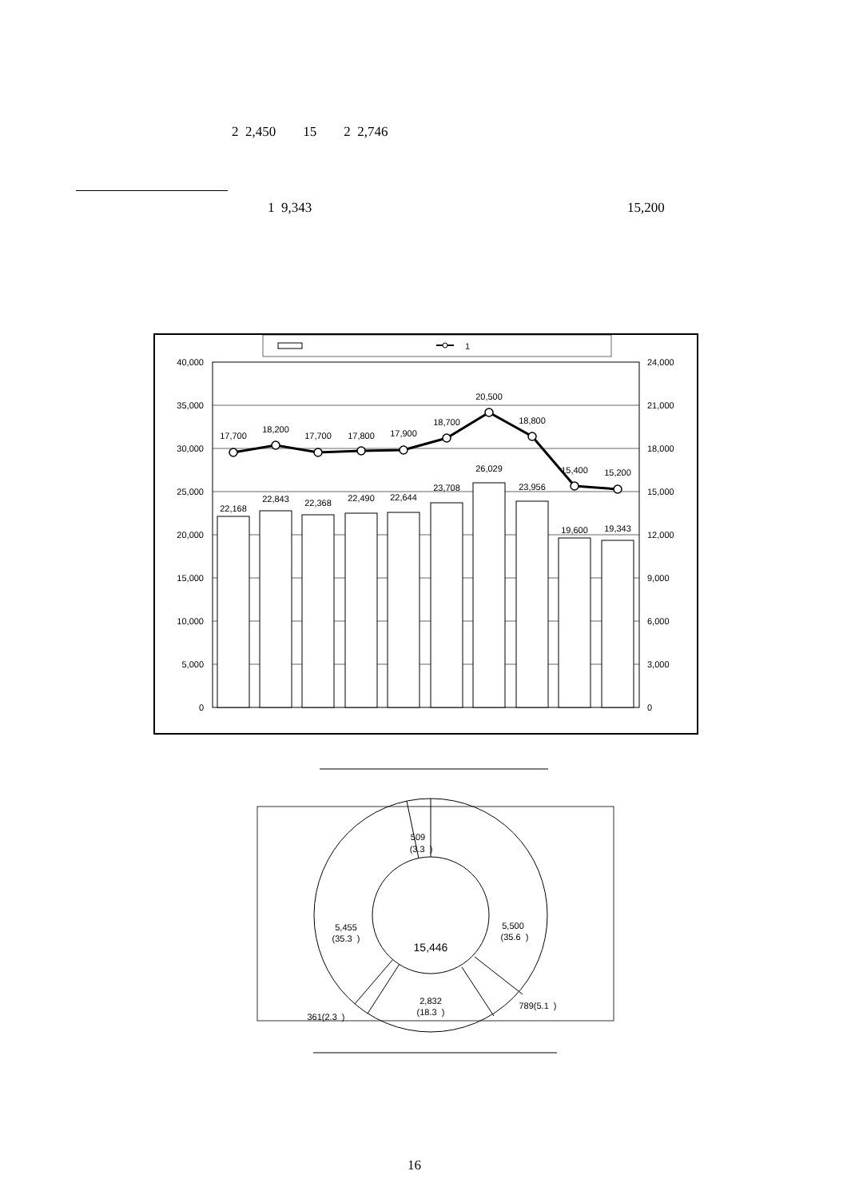2 2,450 15 2 2,746
1 9,343 15,200
1
40,000
35,000
30,000
25,000
20,000
15,000
10,000
5,000
0
24,000
21,000
18,000
15,000
12,000
9,000
6,000
3,000
0
22,168
22,843
22,368
22,490
22,644
23,708
26,029
23,956
19,600
19,343
17,700
18,200
17,700
17,800
17,900
18,700
20,500
18,800
15,400
15,200
509
(3.3 )
5,500
(35.6 )
5,455
(35.3 )
15,446
2,832
(18.3 )
789(5.1 )
361(2.3 )
16